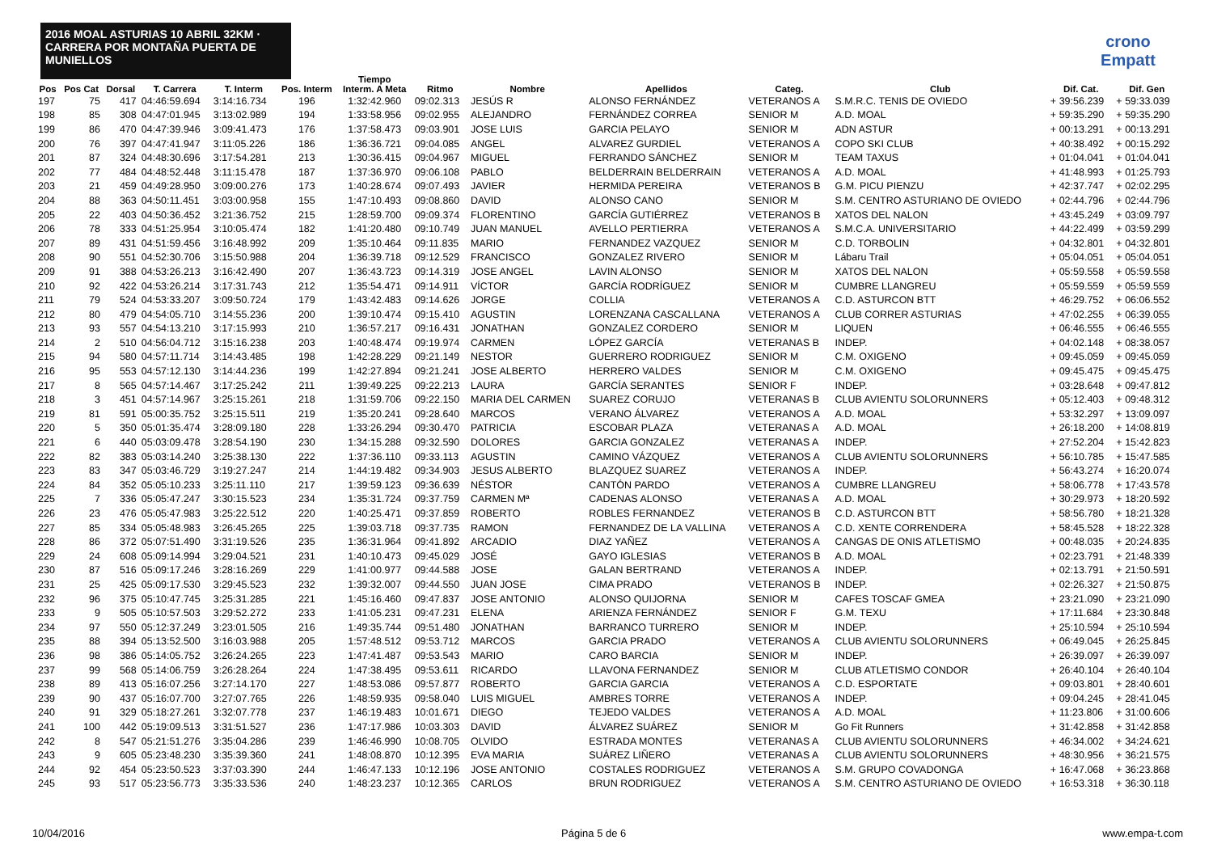2016 MOAL ASTURIAS 10 ABRIL 32KM · CARRERA POR MONTAÑA PUERTA DE MUNIELLOS
crono Empatt
| | | | | | | Tiempo | | | | | | | |
| --- | --- | --- | --- | --- | --- | --- | --- | --- | --- | --- | --- | --- | --- |
| Pos | Pos Cat | Dorsal | T. Carrera | T. Interm | Pos. Interm | Interm. A Meta | Ritmo | Nombre | Apellidos | Categ. | Club | Dif. Cat. | Dif. Gen |
| 197 | 75 | 417 | 04:46:59.694 | 3:14:16.734 | 196 | 1:32:42.960 | 09:02.313 | JESÚS R | ALONSO FERNÁNDEZ | VETERANOS A | S.M.R.C. TENIS DE OVIEDO | + 39:56.239 | + 59:33.039 |
| 198 | 85 | 308 | 04:47:01.945 | 3:13:02.989 | 194 | 1:33:58.956 | 09:02.955 | ALEJANDRO | FERNÁNDEZ CORREA | SENIOR M | A.D. MOAL | + 59:35.290 | + 59:35.290 |
| 199 | 86 | 470 | 04:47:39.946 | 3:09:41.473 | 176 | 1:37:58.473 | 09:03.901 | JOSE LUIS | GARCIA PELAYO | SENIOR M | ADN ASTUR | + 00:13.291 | + 00:13.291 |
| 200 | 76 | 397 | 04:47:41.947 | 3:11:05.226 | 186 | 1:36:36.721 | 09:04.085 | ANGEL | ALVAREZ GURDIEL | VETERANOS A | COPO SKI CLUB | + 40:38.492 | + 00:15.292 |
| 201 | 87 | 324 | 04:48:30.696 | 3:17:54.281 | 213 | 1:30:36.415 | 09:04.967 | MIGUEL | FERRANDO SÁNCHEZ | SENIOR M | TEAM TAXUS | + 01:04.041 | + 01:04.041 |
| 202 | 77 | 484 | 04:48:52.448 | 3:11:15.478 | 187 | 1:37:36.970 | 09:06.108 | PABLO | BELDERRAIN BELDERRAIN | VETERANOS A | A.D. MOAL | + 41:48.993 | + 01:25.793 |
| 203 | 21 | 459 | 04:49:28.950 | 3:09:00.276 | 173 | 1:40:28.674 | 09:07.493 | JAVIER | HERMIDA PEREIRA | VETERANOS B | G.M. PICU PIENZU | + 42:37.747 | + 02:02.295 |
| 204 | 88 | 363 | 04:50:11.451 | 3:03:00.958 | 155 | 1:47:10.493 | 09:08.860 | DAVID | ALONSO CANO | SENIOR M | S.M. CENTRO ASTURIANO DE OVIEDO | + 02:44.796 | + 02:44.796 |
| 205 | 22 | 403 | 04:50:36.452 | 3:21:36.752 | 215 | 1:28:59.700 | 09:09.374 | FLORENTINO | GARCÍA GUTIÉRREZ | VETERANOS B | XATOS DEL NALON | + 43:45.249 | + 03:09.797 |
| 206 | 78 | 333 | 04:51:25.954 | 3:10:05.474 | 182 | 1:41:20.480 | 09:10.749 | JUAN MANUEL | AVELLO PERTIERRA | VETERANOS A | S.M.C.A. UNIVERSITARIO | + 44:22.499 | + 03:59.299 |
| 207 | 89 | 431 | 04:51:59.456 | 3:16:48.992 | 209 | 1:35:10.464 | 09:11.835 | MARIO | FERNANDEZ VAZQUEZ | SENIOR M | C.D. TORBOLIN | + 04:32.801 | + 04:32.801 |
| 208 | 90 | 551 | 04:52:30.706 | 3:15:50.988 | 204 | 1:36:39.718 | 09:12.529 | FRANCISCO | GONZALEZ RIVERO | SENIOR M | Lábaru Trail | + 05:04.051 | + 05:04.051 |
| 209 | 91 | 388 | 04:53:26.213 | 3:16:42.490 | 207 | 1:36:43.723 | 09:14.319 | JOSE ANGEL | LAVIN ALONSO | SENIOR M | XATOS DEL NALON | + 05:59.558 | + 05:59.558 |
| 210 | 92 | 422 | 04:53:26.214 | 3:17:31.743 | 212 | 1:35:54.471 | 09:14.911 | VÍCTOR | GARCÍA RODRÍGUEZ | SENIOR M | CUMBRE LLANGREU | + 05:59.559 | + 05:59.559 |
| 211 | 79 | 524 | 04:53:33.207 | 3:09:50.724 | 179 | 1:43:42.483 | 09:14.626 | JORGE | COLLIA | VETERANOS A | C.D. ASTURCON BTT | + 46:29.752 | + 06:06.552 |
| 212 | 80 | 479 | 04:54:05.710 | 3:14:55.236 | 200 | 1:39:10.474 | 09:15.410 | AGUSTIN | LORENZANA CASCALLANA | VETERANOS A | CLUB CORRER ASTURIAS | + 47:02.255 | + 06:39.055 |
| 213 | 93 | 557 | 04:54:13.210 | 3:17:15.993 | 210 | 1:36:57.217 | 09:16.431 | JONATHAN | GONZALEZ CORDERO | SENIOR M | LIQUEN | + 06:46.555 | + 06:46.555 |
| 214 | 2 | 510 | 04:56:04.712 | 3:15:16.238 | 203 | 1:40:48.474 | 09:19.974 | CARMEN | LÓPEZ GARCÍA | VETERANAS B | INDEP. | + 04:02.148 | + 08:38.057 |
| 215 | 94 | 580 | 04:57:11.714 | 3:14:43.485 | 198 | 1:42:28.229 | 09:21.149 | NESTOR | GUERRERO RODRIGUEZ | SENIOR M | C.M. OXIGENO | + 09:45.059 | + 09:45.059 |
| 216 | 95 | 553 | 04:57:12.130 | 3:14:44.236 | 199 | 1:42:27.894 | 09:21.241 | JOSE ALBERTO | HERRERO VALDES | SENIOR M | C.M. OXIGENO | + 09:45.475 | + 09:45.475 |
| 217 | 8 | 565 | 04:57:14.467 | 3:17:25.242 | 211 | 1:39:49.225 | 09:22.213 | LAURA | GARCÍA SERANTES | SENIOR F | INDEP. | + 03:28.648 | + 09:47.812 |
| 218 | 3 | 451 | 04:57:14.967 | 3:25:15.261 | 218 | 1:31:59.706 | 09:22.150 | MARIA DEL CARMEN | SUAREZ CORUJO | VETERANAS B | CLUB AVIENTU SOLORUNNERS | + 05:12.403 | + 09:48.312 |
| 219 | 81 | 591 | 05:00:35.752 | 3:25:15.511 | 219 | 1:35:20.241 | 09:28.640 | MARCOS | VERANO ÁLVAREZ | VETERANOS A | A.D. MOAL | + 53:32.297 | + 13:09.097 |
| 220 | 5 | 350 | 05:01:35.474 | 3:28:09.180 | 228 | 1:33:26.294 | 09:30.470 | PATRICIA | ESCOBAR PLAZA | VETERANAS A | A.D. MOAL | + 26:18.200 | + 14:08.819 |
| 221 | 6 | 440 | 05:03:09.478 | 3:28:54.190 | 230 | 1:34:15.288 | 09:32.590 | DOLORES | GARCIA GONZALEZ | VETERANAS A | INDEP. | + 27:52.204 | + 15:42.823 |
| 222 | 82 | 383 | 05:03:14.240 | 3:25:38.130 | 222 | 1:37:36.110 | 09:33.113 | AGUSTIN | CAMINO VÁZQUEZ | VETERANOS A | CLUB AVIENTU SOLORUNNERS | + 56:10.785 | + 15:47.585 |
| 223 | 83 | 347 | 05:03:46.729 | 3:19:27.247 | 214 | 1:44:19.482 | 09:34.903 | JESUS ALBERTO | BLAZQUEZ SUAREZ | VETERANOS A | INDEP. | + 56:43.274 | + 16:20.074 |
| 224 | 84 | 352 | 05:05:10.233 | 3:25:11.110 | 217 | 1:39:59.123 | 09:36.639 | NÉSTOR | CANTÓN PARDO | VETERANOS A | CUMBRE LLANGREU | + 58:06.778 | + 17:43.578 |
| 225 | 7 | 336 | 05:05:47.247 | 3:30:15.523 | 234 | 1:35:31.724 | 09:37.759 | CARMEN Mª | CADENAS ALONSO | VETERANAS A | A.D. MOAL | + 30:29.973 | + 18:20.592 |
| 226 | 23 | 476 | 05:05:47.983 | 3:25:22.512 | 220 | 1:40:25.471 | 09:37.859 | ROBERTO | ROBLES FERNANDEZ | VETERANOS B | C.D. ASTURCON BTT | + 58:56.780 | + 18:21.328 |
| 227 | 85 | 334 | 05:05:48.983 | 3:26:45.265 | 225 | 1:39:03.718 | 09:37.735 | RAMON | FERNANDEZ DE LA VALLINA | VETERANOS A | C.D. XENTE CORRENDERA | + 58:45.528 | + 18:22.328 |
| 228 | 86 | 372 | 05:07:51.490 | 3:31:19.526 | 235 | 1:36:31.964 | 09:41.892 | ARCADIO | DIAZ YAÑEZ | VETERANOS A | CANGAS DE ONIS ATLETISMO | + 00:48.035 | + 20:24.835 |
| 229 | 24 | 608 | 05:09:14.994 | 3:29:04.521 | 231 | 1:40:10.473 | 09:45.029 | JOSÉ | GAYO IGLESIAS | VETERANOS B | A.D. MOAL | + 02:23.791 | + 21:48.339 |
| 230 | 87 | 516 | 05:09:17.246 | 3:28:16.269 | 229 | 1:41:00.977 | 09:44.588 | JOSE | GALAN BERTRAND | VETERANOS A | INDEP. | + 02:13.791 | + 21:50.591 |
| 231 | 25 | 425 | 05:09:17.530 | 3:29:45.523 | 232 | 1:39:32.007 | 09:44.550 | JUAN JOSE | CIMA PRADO | VETERANOS B | INDEP. | + 02:26.327 | + 21:50.875 |
| 232 | 96 | 375 | 05:10:47.745 | 3:25:31.285 | 221 | 1:45:16.460 | 09:47.837 | JOSE ANTONIO | ALONSO QUIJORNA | SENIOR M | CAFES TOSCAF GMEA | + 23:21.090 | + 23:21.090 |
| 233 | 9 | 505 | 05:10:57.503 | 3:29:52.272 | 233 | 1:41:05.231 | 09:47.231 | ELENA | ARIENZA FERNÁNDEZ | SENIOR F | G.M. TEXU | + 17:11.684 | + 23:30.848 |
| 234 | 97 | 550 | 05:12:37.249 | 3:23:01.505 | 216 | 1:49:35.744 | 09:51.480 | JONATHAN | BARRANCO TURRERO | SENIOR M | INDEP. | + 25:10.594 | + 25:10.594 |
| 235 | 88 | 394 | 05:13:52.500 | 3:16:03.988 | 205 | 1:57:48.512 | 09:53.712 | MARCOS | GARCIA PRADO | VETERANOS A | CLUB AVIENTU SOLORUNNERS | + 06:49.045 | + 26:25.845 |
| 236 | 98 | 386 | 05:14:05.752 | 3:26:24.265 | 223 | 1:47:41.487 | 09:53.543 | MARIO | CARO BARCIA | SENIOR M | INDEP. | + 26:39.097 | + 26:39.097 |
| 237 | 99 | 568 | 05:14:06.759 | 3:26:28.264 | 224 | 1:47:38.495 | 09:53.611 | RICARDO | LLAVONA FERNANDEZ | SENIOR M | CLUB ATLETISMO CONDOR | + 26:40.104 | + 26:40.104 |
| 238 | 89 | 413 | 05:16:07.256 | 3:27:14.170 | 227 | 1:48:53.086 | 09:57.877 | ROBERTO | GARCIA GARCIA | VETERANOS A | C.D. ESPORTATE | + 09:03.801 | + 28:40.601 |
| 239 | 90 | 437 | 05:16:07.700 | 3:27:07.765 | 226 | 1:48:59.935 | 09:58.040 | LUIS MIGUEL | AMBRES TORRE | VETERANOS A | INDEP. | + 09:04.245 | + 28:41.045 |
| 240 | 91 | 329 | 05:18:27.261 | 3:32:07.778 | 237 | 1:46:19.483 | 10:01.671 | DIEGO | TEJEDO VALDES | VETERANOS A | A.D. MOAL | + 11:23.806 | + 31:00.606 |
| 241 | 100 | 442 | 05:19:09.513 | 3:31:51.527 | 236 | 1:47:17.986 | 10:03.303 | DAVID | ÁLVAREZ SUÁREZ | SENIOR M | Go Fit Runners | + 31:42.858 | + 31:42.858 |
| 242 | 8 | 547 | 05:21:51.276 | 3:35:04.286 | 239 | 1:46:46.990 | 10:08.705 | OLVIDO | ESTRADA MONTES | VETERANAS A | CLUB AVIENTU SOLORUNNERS | + 46:34.002 | + 34:24.621 |
| 243 | 9 | 605 | 05:23:48.230 | 3:35:39.360 | 241 | 1:48:08.870 | 10:12.395 | EVA MARIA | SUÁREZ LIÑERO | VETERANAS A | CLUB AVIENTU SOLORUNNERS | + 48:30.956 | + 36:21.575 |
| 244 | 92 | 454 | 05:23:50.523 | 3:37:03.390 | 244 | 1:46:47.133 | 10:12.196 | JOSE ANTONIO | COSTALES RODRIGUEZ | VETERANOS A | S.M. GRUPO COVADONGA | + 16:47.068 | + 36:23.868 |
| 245 | 93 | 517 | 05:23:56.773 | 3:35:33.536 | 240 | 1:48:23.237 | 10:12.365 | CARLOS | BRUN RODRIGUEZ | VETERANOS A | S.M. CENTRO ASTURIANO DE OVIEDO | + 16:53.318 | + 36:30.118 |
10/04/2016 Página 5 de 6 www.empa-t.com